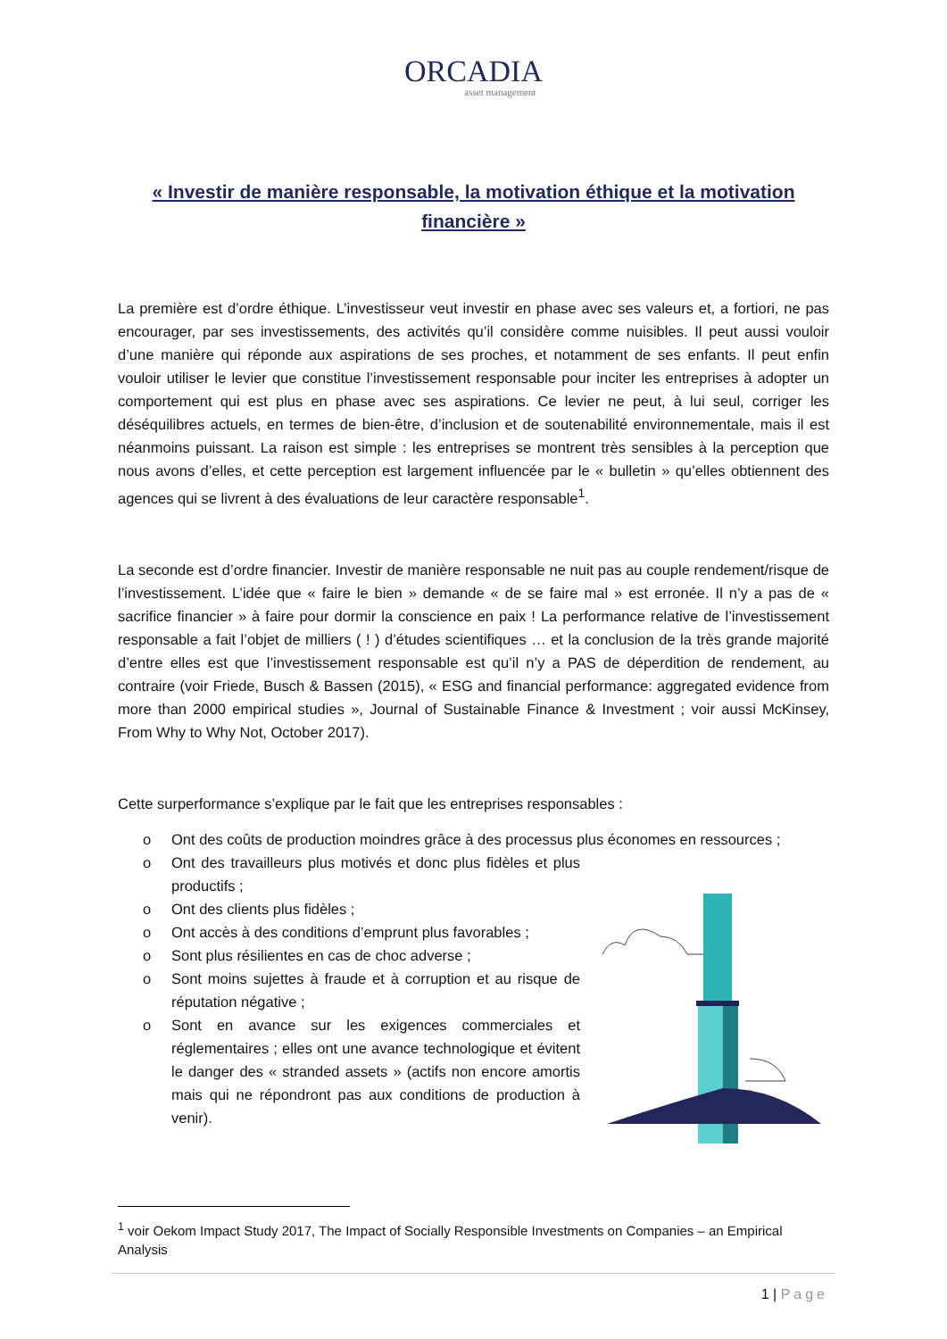ORCADIA
asset management
« Investir de manière responsable, la motivation éthique et la motivation financière »
La première est d’ordre éthique. L’investisseur veut investir en phase avec ses valeurs et, a fortiori, ne pas encourager, par ses investissements, des activités qu’il considère comme nuisibles. Il peut aussi vouloir d’une manière qui réponde aux aspirations de ses proches, et notamment de ses enfants. Il peut enfin vouloir utiliser le levier que constitue l’investissement responsable pour inciter les entreprises à adopter un comportement qui est plus en phase avec ses aspirations. Ce levier ne peut, à lui seul, corriger les déséquilibres actuels, en termes de bien-être, d’inclusion et de soutenabilité environnementale, mais il est néanmoins puissant. La raison est simple : les entreprises se montrent très sensibles à la perception que nous avons d’elles, et cette perception est largement influencée par le « bulletin » qu’elles obtiennent des agences qui se livrent à des évaluations de leur caractère responsable<sup>1</sup>.
La seconde est d’ordre financier. Investir de manière responsable ne nuit pas au couple rendement/risque de l’investissement. L’idée que « faire le bien » demande « de se faire mal » est erronée. Il n’y a pas de « sacrifice financier » à faire pour dormir la conscience en paix ! La performance relative de l’investissement responsable a fait l’objet de milliers ( ! ) d’études scientifiques … et la conclusion de la très grande majorité d’entre elles est que l’investissement responsable est qu’il n’y a PAS de déperdition de rendement, au contraire (voir Friede, Busch & Bassen (2015), « ESG and financial performance: aggregated evidence from more than 2000 empirical studies », Journal of Sustainable Finance & Investment ; voir aussi McKinsey, From Why to Why Not, October 2017).
Cette surperformance s’explique par le fait que les entreprises responsables :
o Ont des coûts de production moindres grâce à des processus plus économes en ressources ;
o Ont des travailleurs plus motivés et donc plus fidèles et plus productifs ;
o Ont des clients plus fidèles ;
o Ont accès à des conditions d’emprunt plus favorables ;
o Sont plus résilientes en cas de choc adverse ;
o Sont moins sujettes à fraude et à corruption et au risque de réputation négative ;
o Sont en avance sur les exigences commerciales et réglementaires ; elles ont une avance technologique et évitent le danger des « stranded assets » (actifs non encore amortis mais qui ne répondront pas aux conditions de production à venir).
<sup>1</sup> voir Oekom Impact Study 2017, The Impact of Socially Responsible Investments on Companies – an Empirical Analysis
1 | Page